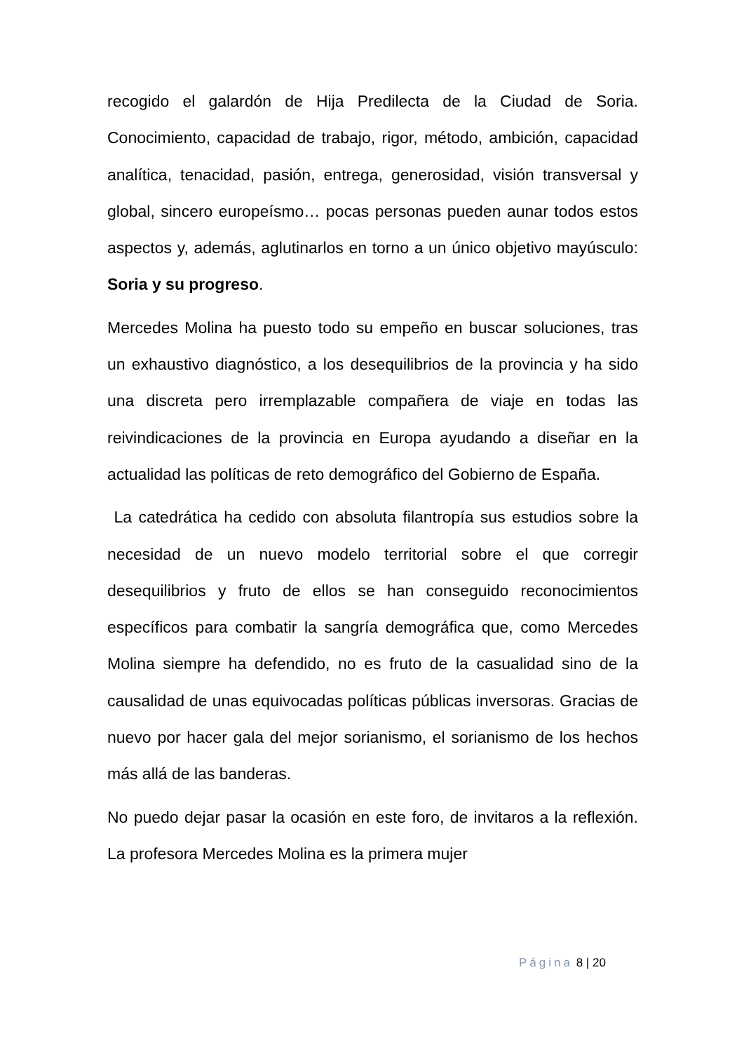recogido el galardón de Hija Predilecta de la Ciudad de Soria. Conocimiento, capacidad de trabajo, rigor, método, ambición, capacidad analítica, tenacidad, pasión, entrega, generosidad, visión transversal y global, sincero europeísmo… pocas personas pueden aunar todos estos aspectos y, además, aglutinarlos en torno a un único objetivo mayúsculo: Soria y su progreso.
Mercedes Molina ha puesto todo su empeño en buscar soluciones, tras un exhaustivo diagnóstico, a los desequilibrios de la provincia y ha sido una discreta pero irremplazable compañera de viaje en todas las reivindicaciones de la provincia en Europa ayudando a diseñar en la actualidad las políticas de reto demográfico del Gobierno de España.
La catedrática ha cedido con absoluta filantropía sus estudios sobre la necesidad de un nuevo modelo territorial sobre el que corregir desequilibrios y fruto de ellos se han conseguido reconocimientos específicos para combatir la sangría demográfica que, como Mercedes Molina siempre ha defendido, no es fruto de la casualidad sino de la causalidad de unas equivocadas políticas públicas inversoras. Gracias de nuevo por hacer gala del mejor sorianismo, el sorianismo de los hechos más allá de las banderas.
No puedo dejar pasar la ocasión en este foro, de invitaros a la reflexión. La profesora Mercedes Molina es la primera mujer
Página 8 | 20